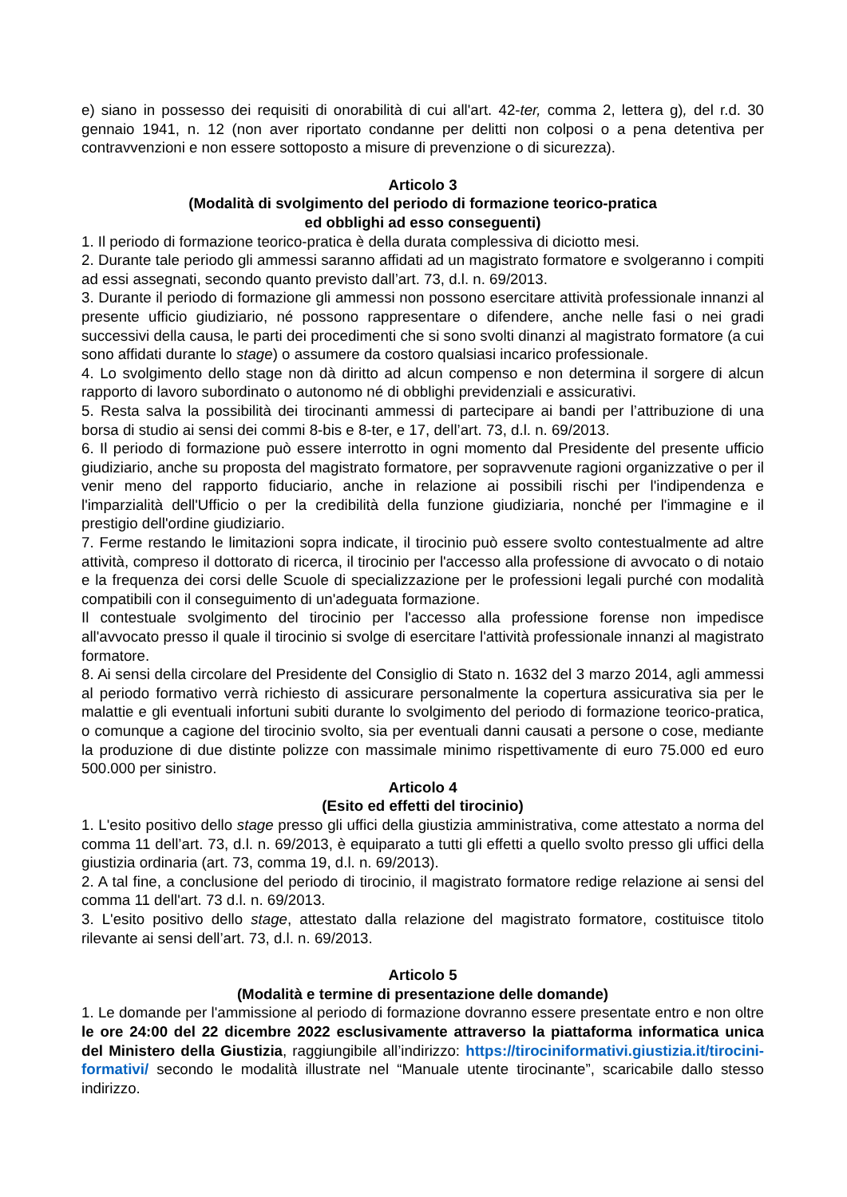e) siano in possesso dei requisiti di onorabilità di cui all'art. 42-ter, comma 2, lettera g), del r.d. 30 gennaio 1941, n. 12 (non aver riportato condanne per delitti non colposi o a pena detentiva per contravvenzioni e non essere sottoposto a misure di prevenzione o di sicurezza).
Articolo 3
(Modalità di svolgimento del periodo di formazione teorico-pratica
ed obblighi ad esso conseguenti)
1. Il periodo di formazione teorico-pratica è della durata complessiva di diciotto mesi.
2. Durante tale periodo gli ammessi saranno affidati ad un magistrato formatore e svolgeranno i compiti ad essi assegnati, secondo quanto previsto dall’art. 73, d.l. n. 69/2013.
3. Durante il periodo di formazione gli ammessi non possono esercitare attività professionale innanzi al presente ufficio giudiziario, né possono rappresentare o difendere, anche nelle fasi o nei gradi successivi della causa, le parti dei procedimenti che si sono svolti dinanzi al magistrato formatore (a cui sono affidati durante lo stage) o assumere da costoro qualsiasi incarico professionale.
4. Lo svolgimento dello stage non dà diritto ad alcun compenso e non determina il sorgere di alcun rapporto di lavoro subordinato o autonomo né di obblighi previdenziali e assicurativi.
5. Resta salva la possibilità dei tirocinanti ammessi di partecipare ai bandi per l’attribuzione di una borsa di studio ai sensi dei commi 8-bis e 8-ter, e 17, dell’art. 73, d.l. n. 69/2013.
6. Il periodo di formazione può essere interrotto in ogni momento dal Presidente del presente ufficio giudiziario, anche su proposta del magistrato formatore, per sopravvenute ragioni organizzative o per il venir meno del rapporto fiduciario, anche in relazione ai possibili rischi per l'indipendenza e l'imparzialità dell'Ufficio o per la credibilità della funzione giudiziaria, nonché per l'immagine e il prestigio dell'ordine giudiziario.
7. Ferme restando le limitazioni sopra indicate, il tirocinio può essere svolto contestualmente ad altre attività, compreso il dottorato di ricerca, il tirocinio per l'accesso alla professione di avvocato o di notaio e la frequenza dei corsi delle Scuole di specializzazione per le professioni legali purché con modalità compatibili con il conseguimento di un'adeguata formazione.
Il contestuale svolgimento del tirocinio per l'accesso alla professione forense non impedisce all'avvocato presso il quale il tirocinio si svolge di esercitare l'attività professionale innanzi al magistrato formatore.
8. Ai sensi della circolare del Presidente del Consiglio di Stato n. 1632 del 3 marzo 2014, agli ammessi al periodo formativo verrà richiesto di assicurare personalmente la copertura assicurativa sia per le malattie e gli eventuali infortuni subiti durante lo svolgimento del periodo di formazione teorico-pratica, o comunque a cagione del tirocinio svolto, sia per eventuali danni causati a persone o cose, mediante la produzione di due distinte polizze con massimale minimo rispettivamente di euro 75.000 ed euro 500.000 per sinistro.
Articolo 4
(Esito ed effetti del tirocinio)
1. L'esito positivo dello stage presso gli uffici della giustizia amministrativa, come attestato a norma del comma 11 dell’art. 73, d.l. n. 69/2013, è equiparato a tutti gli effetti a quello svolto presso gli uffici della giustizia ordinaria (art. 73, comma 19, d.l. n. 69/2013).
2. A tal fine, a conclusione del periodo di tirocinio, il magistrato formatore redige relazione ai sensi del comma 11 dell'art. 73 d.l. n. 69/2013.
3. L'esito positivo dello stage, attestato dalla relazione del magistrato formatore, costituisce titolo rilevante ai sensi dell’art. 73, d.l. n. 69/2013.
Articolo 5
(Modalità e termine di presentazione delle domande)
1. Le domande per l'ammissione al periodo di formazione dovranno essere presentate entro e non oltre le ore 24:00 del 22 dicembre 2022 esclusivamente attraverso la piattaforma informatica unica del Ministero della Giustizia, raggiungibile all’indirizzo: https://tirociniformativi.giustizia.it/tirocini-formativi/ secondo le modalità illustrate nel “Manuale utente tirocinante”, scaricabile dallo stesso indirizzo.